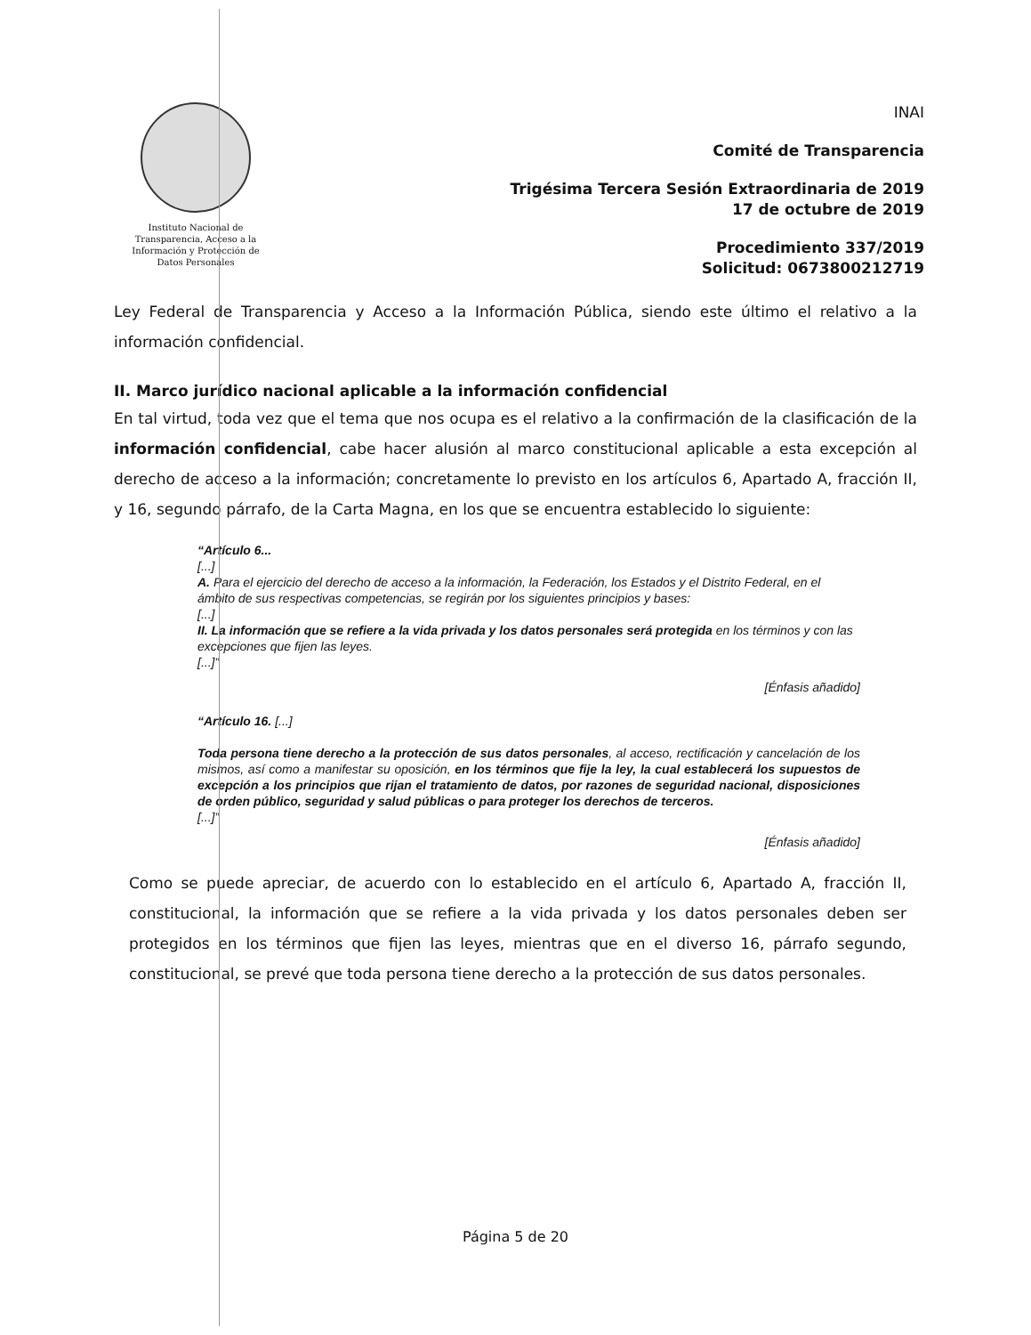Instituto Nacional de Transparencia, Acceso a la Información y Protección de Datos Personales
INAI
Comité de Transparencia
Trigésima Tercera Sesión Extraordinaria de 2019
17 de octubre de 2019
Procedimiento 337/2019
Solicitud: 0673800212719
Ley Federal de Transparencia y Acceso a la Información Pública, siendo este último el relativo a la información confidencial.
II. Marco jurídico nacional aplicable a la información confidencial
En tal virtud, toda vez que el tema que nos ocupa es el relativo a la confirmación de la clasificación de la información confidencial, cabe hacer alusión al marco constitucional aplicable a esta excepción al derecho de acceso a la información; concretamente lo previsto en los artículos 6, Apartado A, fracción II, y 16, segundo párrafo, de la Carta Magna, en los que se encuentra establecido lo siguiente:
“Artículo 6...
[...]
A. Para el ejercicio del derecho de acceso a la información, la Federación, los Estados y el Distrito Federal, en el ámbito de sus respectivas competencias, se regirán por los siguientes principios y bases:
[...]
II. La información que se refiere a la vida privada y los datos personales será protegida en los términos y con las excepciones que fijen las leyes.
[...]”
[Énfasis añadido]
“Artículo 16. [...]
Toda persona tiene derecho a la protección de sus datos personales, al acceso, rectificación y cancelación de los mismos, así como a manifestar su oposición, en los términos que fije la ley, la cual establecerá los supuestos de excepción a los principios que rijan el tratamiento de datos, por razones de seguridad nacional, disposiciones de orden público, seguridad y salud públicas o para proteger los derechos de terceros.
[...]”
[Énfasis añadido]
Como se puede apreciar, de acuerdo con lo establecido en el artículo 6, Apartado A, fracción II, constitucional, la información que se refiere a la vida privada y los datos personales deben ser protegidos en los términos que fijen las leyes, mientras que en el diverso 16, párrafo segundo, constitucional, se prevé que toda persona tiene derecho a la protección de sus datos personales.
Página 5 de 20